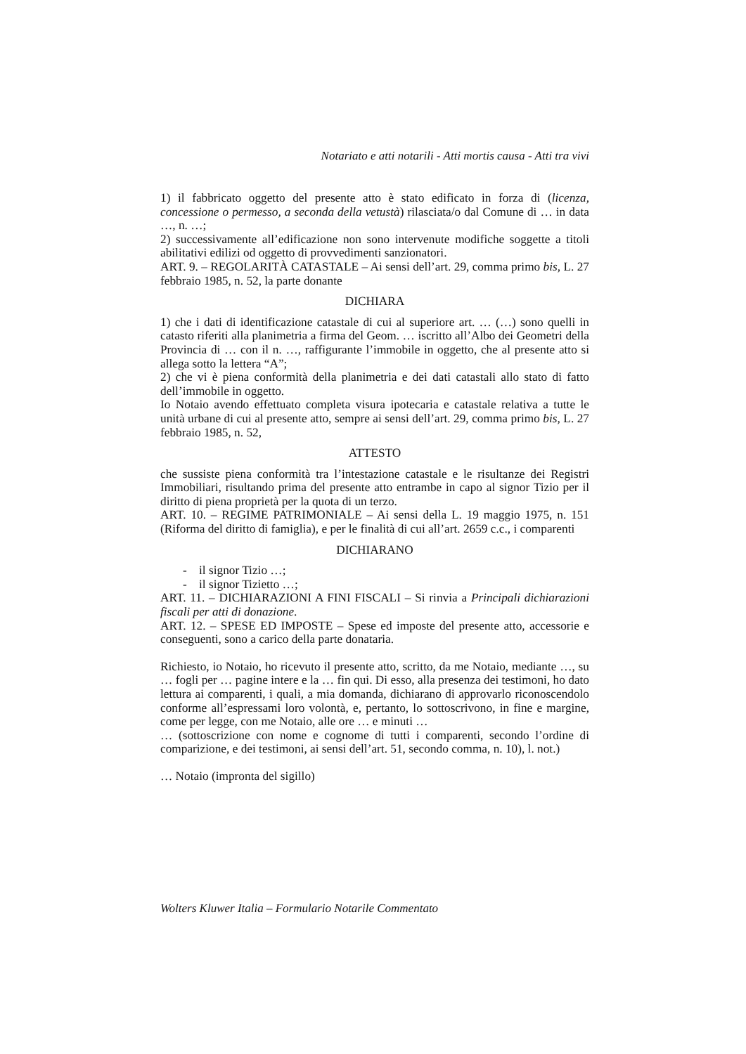Notariato e atti notarili - Atti mortis causa - Atti tra vivi
1) il fabbricato oggetto del presente atto è stato edificato in forza di (licenza, concessione o permesso, a seconda della vetustà) rilasciata/o dal Comune di … in data …, n. …;
2) successivamente all’edificazione non sono intervenute modifiche soggette a titoli abilitativi edilizi od oggetto di provvedimenti sanzionatori.
ART. 9. – REGOLARITÀ CATASTALE – Ai sensi dell’art. 29, comma primo bis, L. 27 febbraio 1985, n. 52, la parte donante
DICHIARA
1) che i dati di identificazione catastale di cui al superiore art. … (…) sono quelli in catasto riferiti alla planimetria a firma del Geom. … iscritto all’Albo dei Geometri della Provincia di … con il n. …, raffigurante l’immobile in oggetto, che al presente atto si allega sotto la lettera “A”;
2) che vi è piena conformità della planimetria e dei dati catastali allo stato di fatto dell’immobile in oggetto.
Io Notaio avendo effettuato completa visura ipotecaria e catastale relativa a tutte le unità urbane di cui al presente atto, sempre ai sensi dell’art. 29, comma primo bis, L. 27 febbraio 1985, n. 52,
ATTESTO
che sussiste piena conformità tra l’intestazione catastale e le risultanze dei Registri Immobiliari, risultando prima del presente atto entrambe in capo al signor Tizio per il diritto di piena proprietà per la quota di un terzo.
ART. 10. – REGIME PATRIMONIALE – Ai sensi della L. 19 maggio 1975, n. 151 (Riforma del diritto di famiglia), e per le finalità di cui all’art. 2659 c.c., i comparenti
DICHIARANO
- il signor Tizio …;
- il signor Tizietto …;
ART. 11. – DICHIARAZIONI A FINI FISCALI – Si rinvia a Principali dichiarazioni fiscali per atti di donazione.
ART. 12. – SPESE ED IMPOSTE – Spese ed imposte del presente atto, accessorie e conseguenti, sono a carico della parte donataria.
Richiesto, io Notaio, ho ricevuto il presente atto, scritto, da me Notaio, mediante …, su … fogli per … pagine intere e la … fin qui. Di esso, alla presenza dei testimoni, ho dato lettura ai comparenti, i quali, a mia domanda, dichiarano di approvarlo riconoscendolo conforme all’espressami loro volontà, e, pertanto, lo sottoscrivono, in fine e margine, come per legge, con me Notaio, alle ore … e minuti …
… (sottoscrizione con nome e cognome di tutti i comparenti, secondo l’ordine di comparizione, e dei testimoni, ai sensi dell’art. 51, secondo comma, n. 10), l. not.)
… Notaio (impronta del sigillo)
Wolters Kluwer Italia – Formulario Notarile Commentato